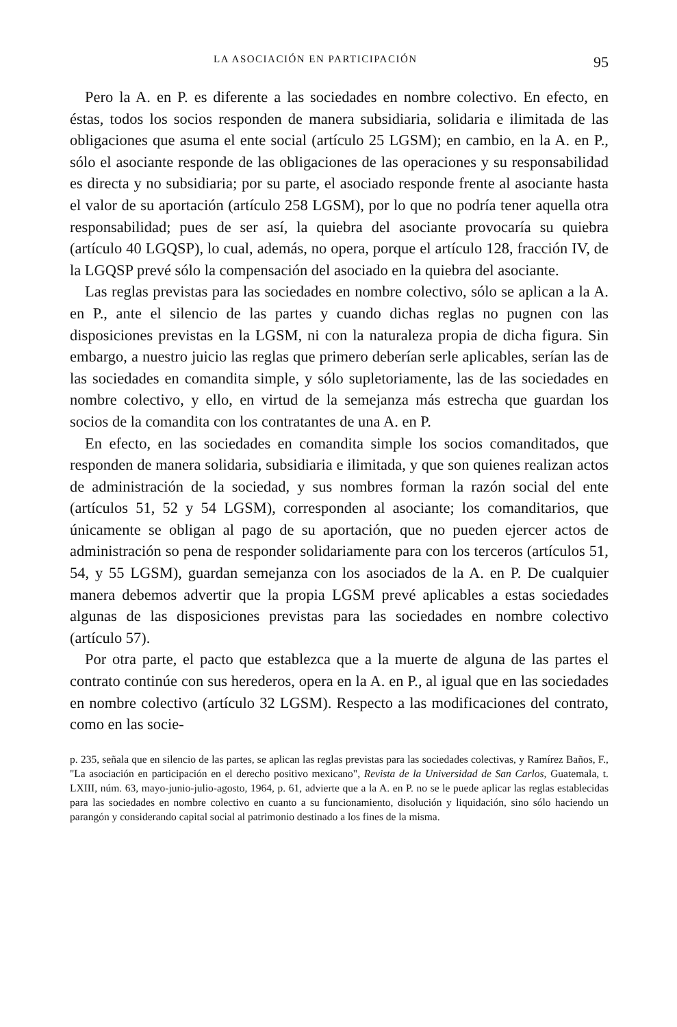LA ASOCIACIÓN EN PARTICIPACIÓN 95
Pero la A. en P. es diferente a las sociedades en nombre colectivo. En efecto, en éstas, todos los socios responden de manera subsidiaria, solidaria e ilimitada de las obligaciones que asuma el ente social (artículo 25 LGSM); en cambio, en la A. en P., sólo el asociante responde de las obligaciones de las operaciones y su responsabilidad es directa y no subsidiaria; por su parte, el asociado responde frente al asociante hasta el valor de su aportación (artículo 258 LGSM), por lo que no podría tener aquella otra responsabilidad; pues de ser así, la quiebra del asociante provocaría su quiebra (artículo 40 LGQSP), lo cual, además, no opera, porque el artículo 128, fracción IV, de la LGQSP prevé sólo la compensación del asociado en la quiebra del asociante.
Las reglas previstas para las sociedades en nombre colectivo, sólo se aplican a la A. en P., ante el silencio de las partes y cuando dichas reglas no pugnen con las disposiciones previstas en la LGSM, ni con la naturaleza propia de dicha figura. Sin embargo, a nuestro juicio las reglas que primero deberían serle aplicables, serían las de las sociedades en comandita simple, y sólo supletoriamente, las de las sociedades en nombre colectivo, y ello, en virtud de la semejanza más estrecha que guardan los socios de la comandita con los contratantes de una A. en P.
En efecto, en las sociedades en comandita simple los socios comanditados, que responden de manera solidaria, subsidiaria e ilimitada, y que son quienes realizan actos de administración de la sociedad, y sus nombres forman la razón social del ente (artículos 51, 52 y 54 LGSM), corresponden al asociante; los comanditarios, que únicamente se obligan al pago de su aportación, que no pueden ejercer actos de administración so pena de responder solidariamente para con los terceros (artículos 51, 54, y 55 LGSM), guardan semejanza con los asociados de la A. en P. De cualquier manera debemos advertir que la propia LGSM prevé aplicables a estas sociedades algunas de las disposiciones previstas para las sociedades en nombre colectivo (artículo 57).
Por otra parte, el pacto que establezca que a la muerte de alguna de las partes el contrato continúe con sus herederos, opera en la A. en P., al igual que en las sociedades en nombre colectivo (artículo 32 LGSM). Respecto a las modificaciones del contrato, como en las socie-
p. 235, señala que en silencio de las partes, se aplican las reglas previstas para las sociedades colectivas, y Ramírez Baños, F., "La asociación en participación en el derecho positivo mexicano", Revista de la Universidad de San Carlos, Guatemala, t. LXIII, núm. 63, mayo-junio-julio-agosto, 1964, p. 61, advierte que a la A. en P. no se le puede aplicar las reglas establecidas para las sociedades en nombre colectivo en cuanto a su funcionamiento, disolución y liquidación, sino sólo haciendo un parangón y considerando capital social al patrimonio destinado a los fines de la misma.